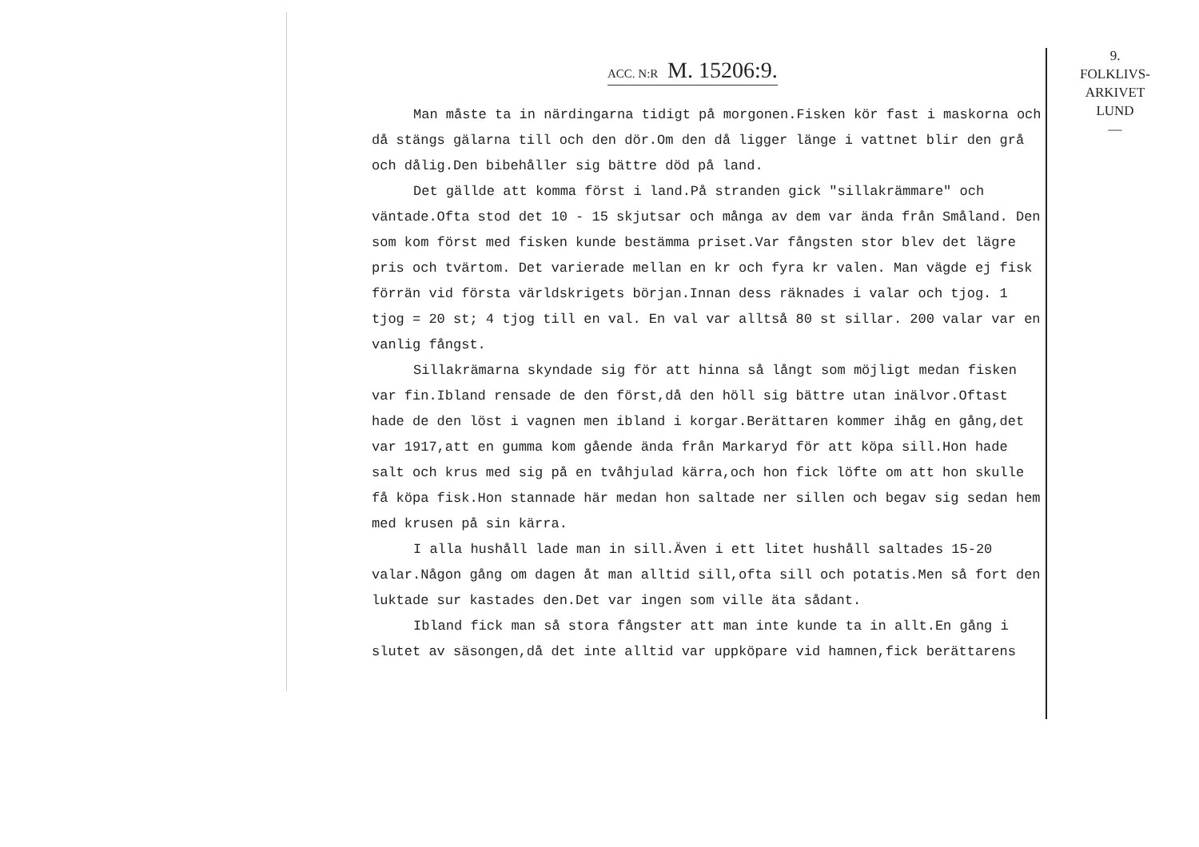ACC. N:R M. 15206:9.
9.
FOLKLIVS-
ARKIVET
LUND
—
Man måste ta in närdingarna tidigt på morgonen.Fisken kör fast i maskorna och då stängs gälarna till och den dör.Om den då ligger länge i vattnet blir den grå och dålig.Den bibehåller sig bättre död på land.
Det gällde att komma först i land.På stranden gick "sillakrämmare" och väntade.Ofta stod det 10 - 15 skjutsar och många av dem var ända från Småland. Den som kom först med fisken kunde bestämma priset.Var fångsten stor blev det lägre pris och tvärtom. Det varierade mellan en kr och fyra kr valen. Man vägde ej fisk förrän vid första världskrigets början.Innan dess räknades i valar och tjog. 1 tjog = 20 st; 4 tjog till en val. En val var alltså 80 st sillar. 200 valar var en vanlig fångst.
Sillakrämarna skyndade sig för att hinna så långt som möjligt medan fisken var fin.Ibland rensade de den först,då den höll sig bättre utan inälvor.Oftast hade de den löst i vagnen men ibland i korgar.Berättaren kommer ihåg en gång,det var 1917,att en gumma kom gående ända från Markaryd för att köpa sill.Hon hade salt och krus med sig på en tvåhjulad kärra,och hon fick löfte om att hon skulle få köpa fisk.Hon stannade här medan hon saltade ner sillen och begav sig sedan hem med krusen på sin kärra.
I alla hushåll lade man in sill.Även i ett litet hushåll saltades 15-20 valar.Någon gång om dagen åt man alltid sill,ofta sill och potatis.Men så fort den luktade sur kastades den.Det var ingen som ville äta sådant.
Ibland fick man så stora fångster att man inte kunde ta in allt.En gång i slutet av säsongen,då det inte alltid var uppköpare vid hamnen,fick berättarens